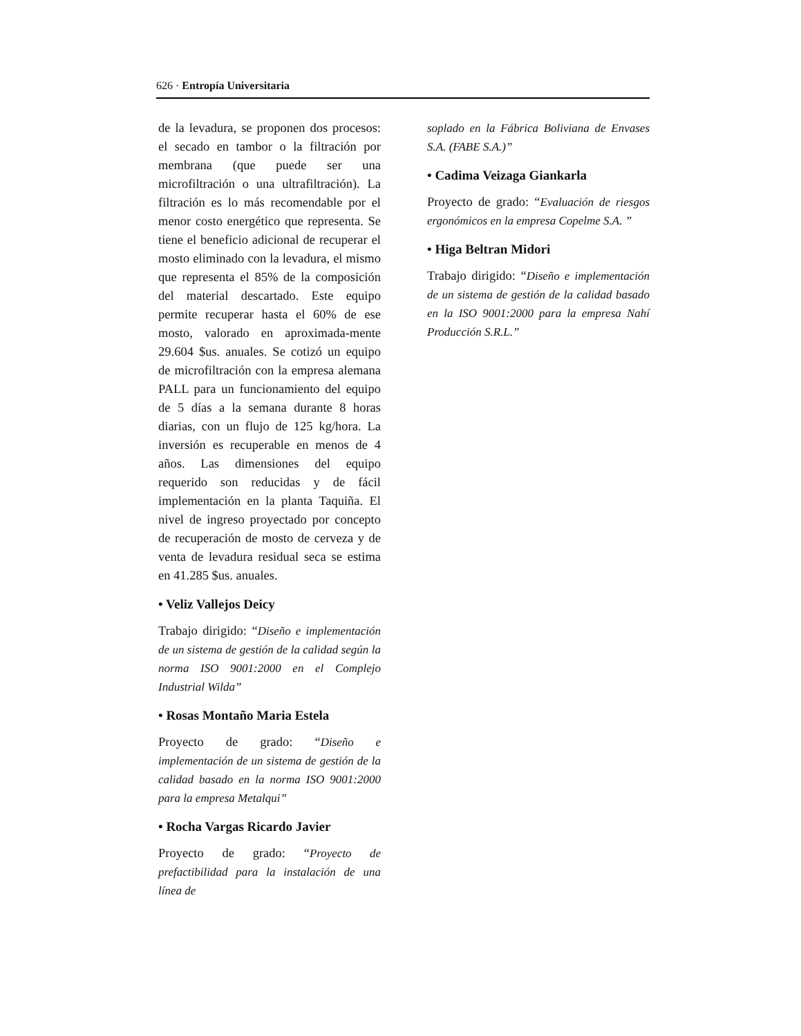626 · Entropía Universitaria
de la levadura, se proponen dos procesos: el secado en tambor o la filtración por membrana (que puede ser una microfiltración o una ultrafiltración). La filtración es lo más recomendable por el menor costo energético que representa. Se tiene el beneficio adicional de recuperar el mosto eliminado con la levadura, el mismo que representa el 85% de la composición del material descartado. Este equipo permite recuperar hasta el 60% de ese mosto, valorado en aproximada-mente 29.604 $us. anuales. Se cotizó un equipo de microfiltración con la empresa alemana PALL para un funcionamiento del equipo de 5 días a la semana durante 8 horas diarias, con un flujo de 125 kg/hora. La inversión es recuperable en menos de 4 años. Las dimensiones del equipo requerido son reducidas y de fácil implementación en la planta Taquiña. El nivel de ingreso proyectado por concepto de recuperación de mosto de cerveza y de venta de levadura residual seca se estima en 41.285 $us. anuales.
• Veliz Vallejos Deicy
Trabajo dirigido: “Diseño e implementación de un sistema de gestión de la calidad según la norma ISO 9001:2000 en el Complejo Industrial Wilda”
• Rosas Montaño Maria Estela
Proyecto de grado: “Diseño e implementación de un sistema de gestión de la calidad basado en la norma ISO 9001:2000 para la empresa Metalqui”
• Rocha Vargas Ricardo Javier
Proyecto de grado: “Proyecto de prefactibilidad para la instalación de una línea de
soplado en la Fábrica Boliviana de Envases S.A. (FABE S.A.)”
• Cadima Veizaga Giankarla
Proyecto de grado: “Evaluación de riesgos ergonómicos en la empresa Copelme S.A. ”
• Higa Beltran Midori
Trabajo dirigido: “Diseño e implementación de un sistema de gestión de la calidad basado en la ISO 9001:2000 para la empresa Nahí Producción S.R.L.”